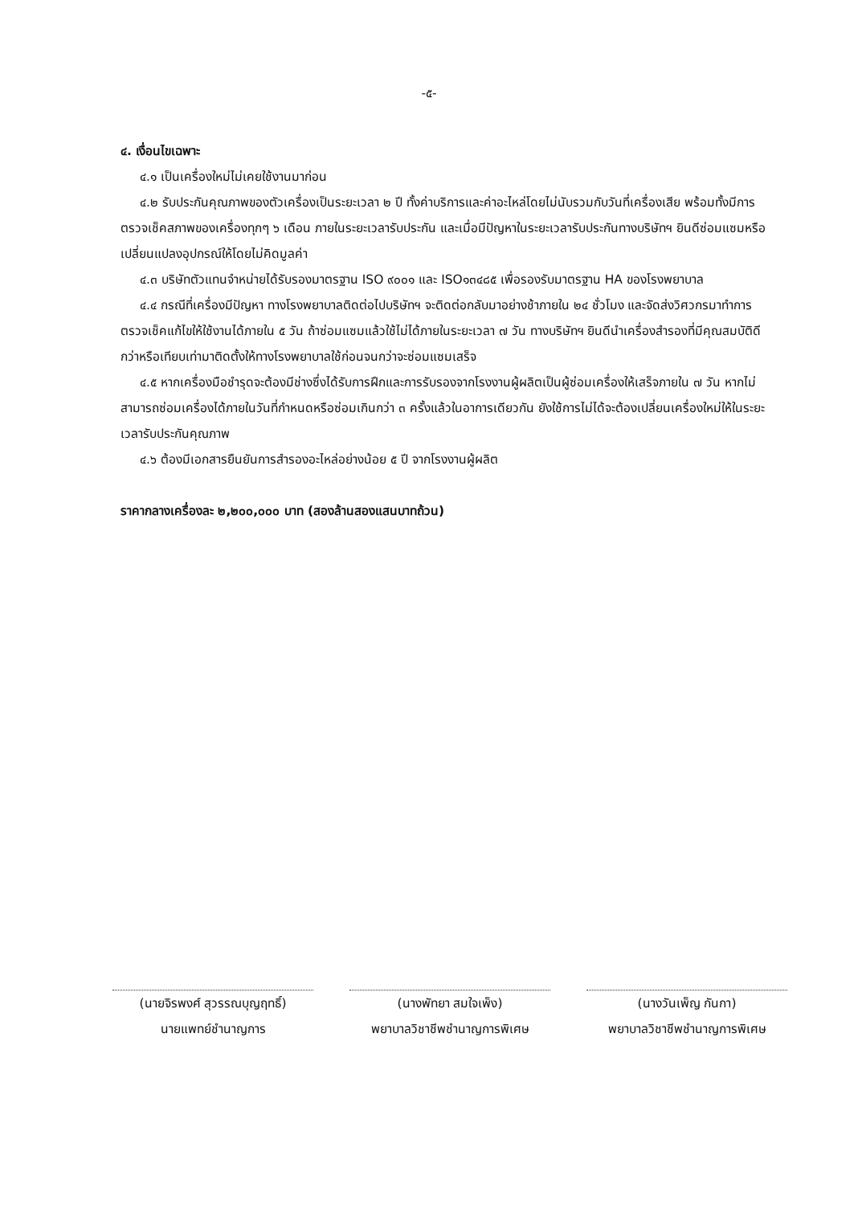-๕-
๔. เงื่อนไขเฉพาะ
๔.๑ เป็นเครื่องใหม่ไม่เคยใช้งานมาก่อน
๔.๒ รับประกันคุณภาพของตัวเครื่องเป็นระยะเวลา ๒ ปี ทั้งค่าบริการและค่าอะไหล่โดยไม่นับรวมกับวันที่เครื่องเสีย พร้อมทั้งมีการตรวจเช็คสภาพของเครื่องทุกๆ ๖ เดือน ภายในระยะเวลารับประกัน และเมื่อมีปัญหาในระยะเวลารับประกันทางบริษัทฯ ยินดีซ่อมแซมหรือเปลี่ยนแปลงอุปกรณ์ให้โดยไม่คิดมูลค่า
๔.๓ บริษัทตัวแทนจำหน่ายได้รับรองมาตรฐาน ISO ๙๐๐๑ และ ISO๑๓๔๘๕ เพื่อรองรับมาตรฐาน HA ของโรงพยาบาล
๔.๔ กรณีที่เครื่องมีปัญหา ทางโรงพยาบาลติดต่อไปบริษัทฯ จะติดต่อกลับมาอย่างช้าภายใน ๒๔ ชั่วโมง และจัดส่งวิศวกรมาทำการตรวจเช็คแก้ไขให้ใช้งานได้ภายใน ๕ วัน ถ้าซ่อมแซมแล้วใช้ไม่ได้ภายในระยะเวลา ๗ วัน ทางบริษัทฯ ยินดีนำเครื่องสำรองที่มีคุณสมบัติดีกว่าหรือเทียบเท่ามาติดตั้งให้ทางโรงพยาบาลใช้ก่อนจนกว่าจะซ่อมแซมเสร็จ
๔.๕ หากเครื่องมือชำรุดจะต้องมีช่างซึ่งได้รับการฝึกและการรับรองจากโรงงานผู้ผลิตเป็นผู้ซ่อมเครื่องให้เสร็จภายใน ๗ วัน หากไม่สามารถซ่อมเครื่องได้ภายในวันที่กำหนดหรือซ่อมเกินกว่า ๓ ครั้งแล้วในอาการเดียวกัน ยังใช้การไม่ได้จะต้องเปลี่ยนเครื่องใหม่ให้ในระยะเวลารับประกันคุณภาพ
๔.๖ ต้องมีเอกสารยืนยันการสำรองอะไหล่อย่างน้อย ๕ ปี จากโรงงานผู้ผลิต
ราคากลางเครื่องละ ๒,๒๐๐,๐๐๐ บาท (สองล้านสองแสนบาทถ้วน)
(นายจิรพงศ์ สุวรรณบุญฤทธิ์)
นายแพทย์ชำนาญการ
(นางพัทยา สมใจเพ็ง)
พยาบาลวิชาชีพชำนาญการพิเศษ
(นางวันเพ็ญ กันกา)
พยาบาลวิชาชีพชำนาญการพิเศษ